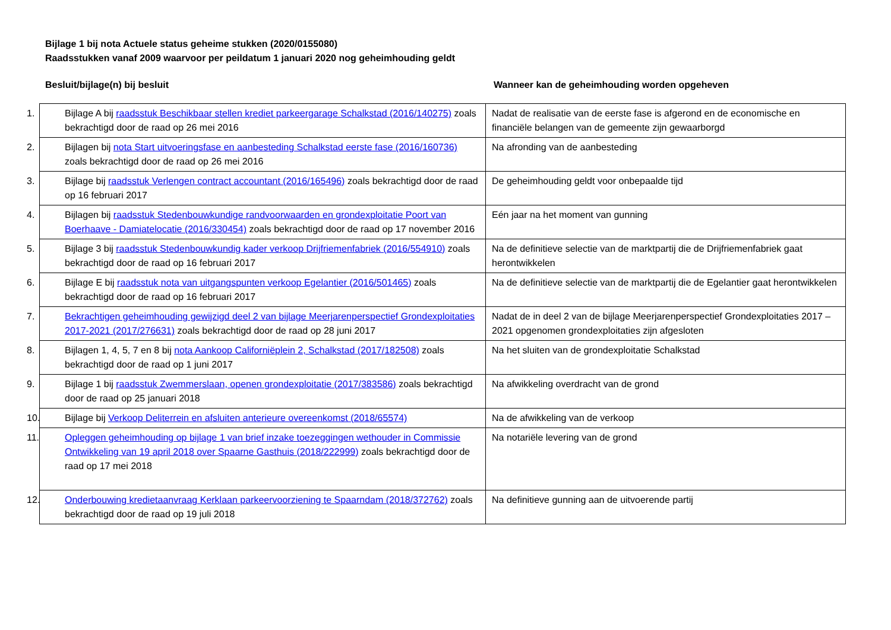Bijlage 1 bij nota Actuele status geheime stukken (2020/0155080)
Raadsstukken vanaf 2009 waarvoor per peildatum 1 januari 2020 nog geheimhouding geldt
Besluit/bijlage(n) bij besluit Wanneer kan de geheimhouding worden opgeheven
| 1. Bijlage A bij raadsstuk Beschikbaar stellen krediet parkeergarage Schalkstad (2016/140275) zoals bekrachtigd door de raad op 26 mei 2016 | Nadat de realisatie van de eerste fase is afgerond en de economische en financiële belangen van de gemeente zijn gewaarborgd |
| 2. Bijlagen bij nota Start uitvoeringsfase en aanbesteding Schalkstad eerste fase (2016/160736) zoals bekrachtigd door de raad op 26 mei 2016 | Na afronding van de aanbesteding |
| 3. Bijlage bij raadsstuk Verlengen contract accountant (2016/165496) zoals bekrachtigd door de raad op 16 februari 2017 | De geheimhouding geldt voor onbepaalde tijd |
| 4. Bijlagen bij raadsstuk Stedenbouwkundige randvoorwaarden en grondexploitatie Poort van Boerhaave - Damiatelocatie (2016/330454) zoals bekrachtigd door de raad op 17 november 2016 | Eén jaar na het moment van gunning |
| 5. Bijlage 3 bij raadsstuk Stedenbouwkundig kader verkoop Drijfriemenfabriek (2016/554910) zoals bekrachtigd door de raad op 16 februari 2017 | Na de definitieve selectie van de marktpartij die de Drijfriemenfabriek gaat herontwikkelen |
| 6. Bijlage E bij raadsstuk nota van uitgangspunten verkoop Egelantier (2016/501465) zoals bekrachtigd door de raad op 16 februari 2017 | Na de definitieve selectie van de marktpartij die de Egelantier gaat herontwikkelen |
| 7. Bekrachtigen geheimhouding gewijzigd deel 2 van bijlage Meerjarenperspectief Grondexploitaties 2017-2021 (2017/276631) zoals bekrachtigd door de raad op 28 juni 2017 | Nadat de in deel 2 van de bijlage Meerjarenperspectief Grondexploitaties 2017 – 2021 opgenomen grondexploitaties zijn afgesloten |
| 8. Bijlagen 1, 4, 5, 7 en 8 bij nota Aankoop Californiëplein 2, Schalkstad (2017/182508) zoals bekrachtigd door de raad op 1 juni 2017 | Na het sluiten van de grondexploitatie Schalkstad |
| 9. Bijlage 1 bij raadsstuk Zwemmerslaan, openen grondexploitatie (2017/383586) zoals bekrachtigd door de raad op 25 januari 2018 | Na afwikkeling overdracht van de grond |
| 10. Bijlage bij Verkoop Deliterrein en afsluiten anterieure overeenkomst (2018/65574) | Na de afwikkeling van de verkoop |
| 11. Opleggen geheimhouding op bijlage 1 van brief inzake toezeggingen wethouder in Commissie Ontwikkeling van 19 april 2018 over Spaarne Gasthuis (2018/222999) zoals bekrachtigd door de raad op 17 mei 2018 | Na notariële levering van de grond |
| 12. Onderbouwing kredietaanvraag Kerklaan parkeervoorziening te Spaarndam (2018/372762) zoals bekrachtigd door de raad op 19 juli 2018 | Na definitieve gunning aan de uitvoerende partij |